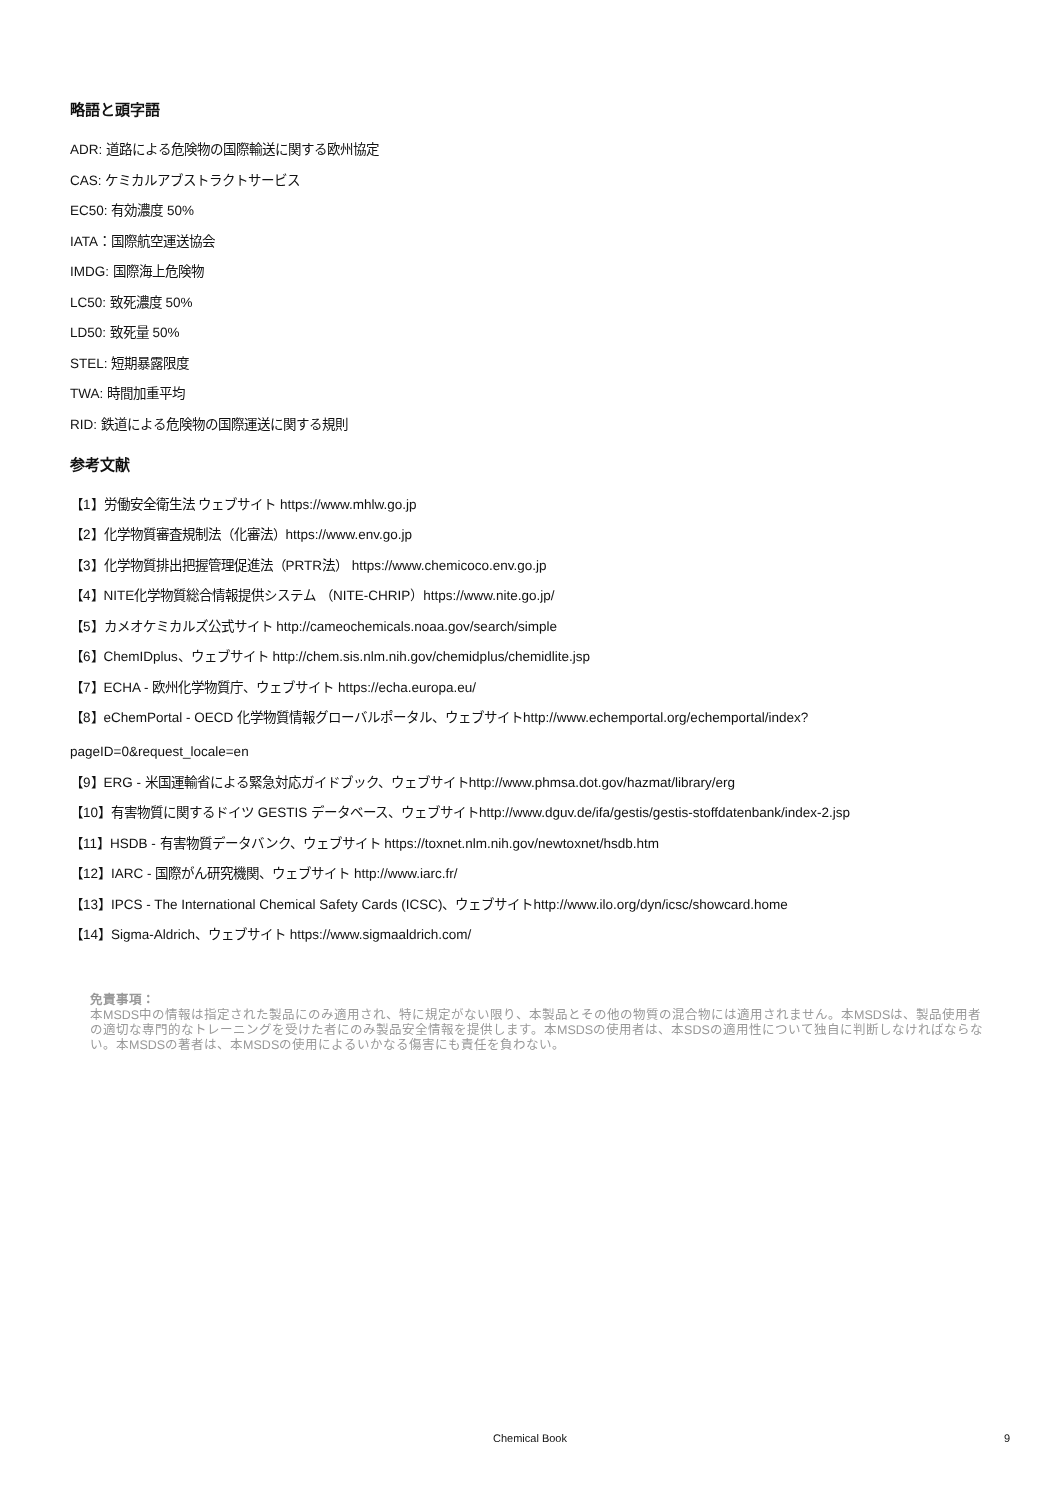略語と頭字語
ADR: 道路による危険物の国際輸送に関する欧州協定
CAS: ケミカルアブストラクトサービス
EC50: 有効濃度 50%
IATA：国際航空運送協会
IMDG: 国際海上危険物
LC50: 致死濃度 50%
LD50: 致死量 50%
STEL: 短期暴露限度
TWA: 時間加重平均
RID: 鉄道による危険物の国際運送に関する規則
参考文献
【1】労働安全衛生法 ウェブサイト https://www.mhlw.go.jp
【2】化学物質審査規制法（化審法）https://www.env.go.jp
【3】化学物質排出把握管理促進法（PRTR法） https://www.chemicoco.env.go.jp
【4】NITE化学物質総合情報提供システム （NITE-CHRIP）https://www.nite.go.jp/
【5】カメオケミカルズ公式サイト http://cameochemicals.noaa.gov/search/simple
【6】ChemIDplus、ウェブサイト http://chem.sis.nlm.nih.gov/chemidplus/chemidlite.jsp
【7】ECHA - 欧州化学物質庁、ウェブサイト https://echa.europa.eu/
【8】eChemPortal - OECD 化学物質情報グローバルポータル、ウェブサイトhttp://www.echemportal.org/echemportal/index?
pageID=0&request_locale=en
【9】ERG - 米国運輸省による緊急対応ガイドブック、ウェブサイトhttp://www.phmsa.dot.gov/hazmat/library/erg
【10】有害物質に関するドイツ GESTIS データベース、ウェブサイトhttp://www.dguv.de/ifa/gestis/gestis-stoffdatenbank/index-2.jsp
【11】HSDB - 有害物質データバンク、ウェブサイト https://toxnet.nlm.nih.gov/newtoxnet/hsdb.htm
【12】IARC - 国際がん研究機関、ウェブサイト http://www.iarc.fr/
【13】IPCS - The International Chemical Safety Cards (ICSC)、ウェブサイトhttp://www.ilo.org/dyn/icsc/showcard.home
【14】Sigma-Aldrich、ウェブサイト https://www.sigmaaldrich.com/
免責事項：
本MSDS中の情報は指定された製品にのみ適用され、特に規定がない限り、本製品とその他の物質の混合物には適用されません。本MSDSは、製品使用者の適切な専門的なトレーニングを受けた者にのみ製品安全情報を提供します。本MSDSの使用者は、本SDSの適用性について独自に判断しなければならない。本MSDSの著者は、本MSDSの使用によるいかなる傷害にも責任を負わない。
Chemical Book
9